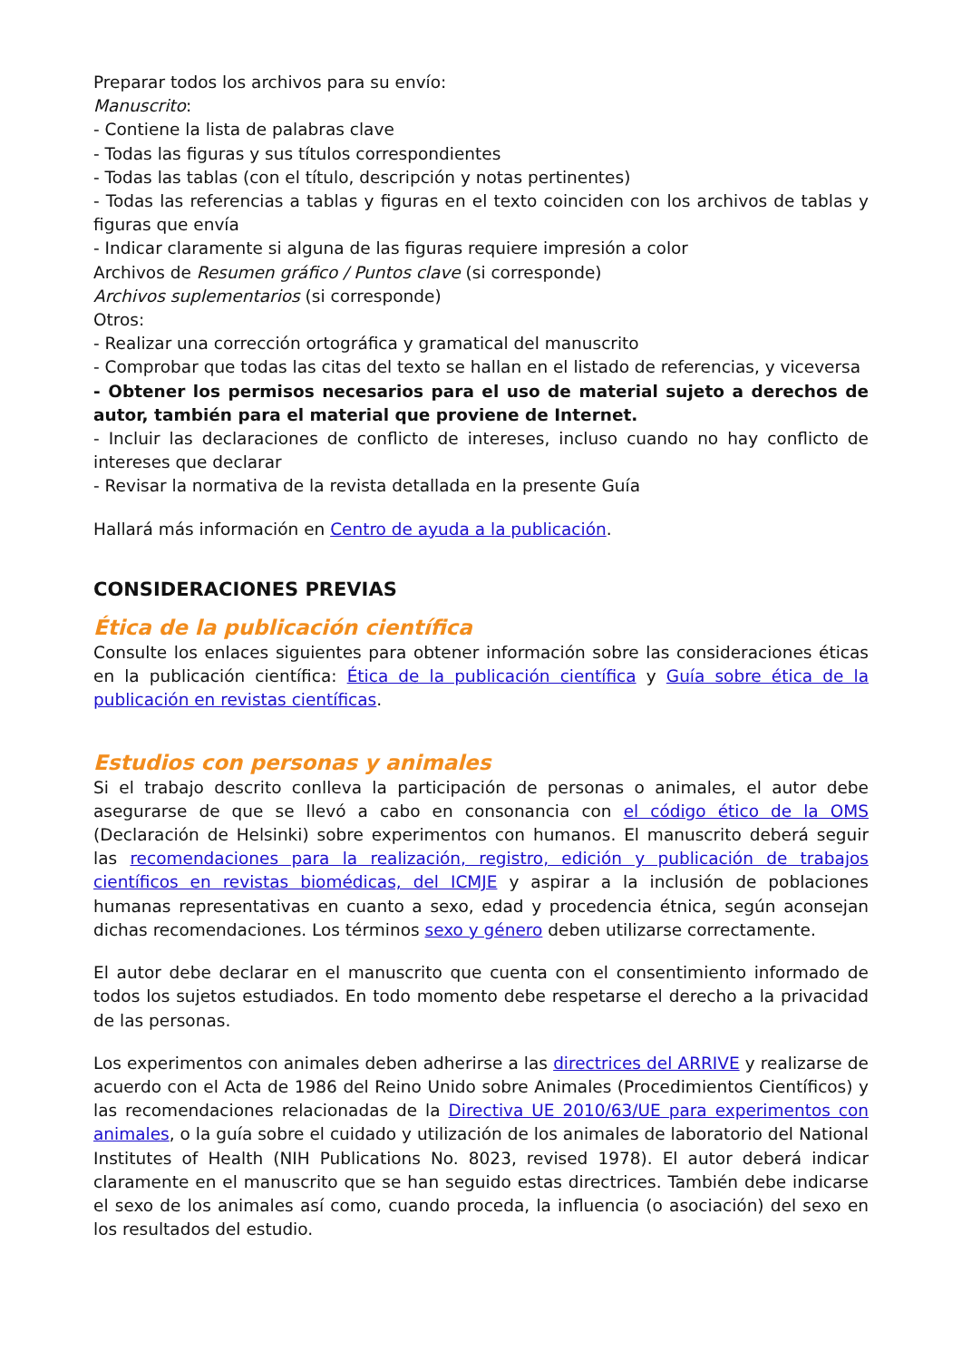Preparar todos los archivos para su envío:
Manuscrito:
- Contiene la lista de palabras clave
- Todas las figuras y sus títulos correspondientes
- Todas las tablas (con el título, descripción y notas pertinentes)
- Todas las referencias a tablas y figuras en el texto coinciden con los archivos de tablas y figuras que envía
- Indicar claramente si alguna de las figuras requiere impresión a color
Archivos de Resumen gráfico / Puntos clave (si corresponde)
Archivos suplementarios (si corresponde)
Otros:
- Realizar una corrección ortográfica y gramatical del manuscrito
- Comprobar que todas las citas del texto se hallan en el listado de referencias, y viceversa
- Obtener los permisos necesarios para el uso de material sujeto a derechos de autor, también para el material que proviene de Internet.
- Incluir las declaraciones de conflicto de intereses, incluso cuando no hay conflicto de intereses que declarar
- Revisar la normativa de la revista detallada en la presente Guía
Hallará más información en Centro de ayuda a la publicación.
CONSIDERACIONES PREVIAS
Ética de la publicación científica
Consulte los enlaces siguientes para obtener información sobre las consideraciones éticas en la publicación científica: Ética de la publicación científica y Guía sobre ética de la publicación en revistas científicas.
Estudios con personas y animales
Si el trabajo descrito conlleva la participación de personas o animales, el autor debe asegurarse de que se llevó a cabo en consonancia con el código ético de la OMS (Declaración de Helsinki) sobre experimentos con humanos. El manuscrito deberá seguir las recomendaciones para la realización, registro, edición y publicación de trabajos científicos en revistas biomédicas, del ICMJE y aspirar a la inclusión de poblaciones humanas representativas en cuanto a sexo, edad y procedencia étnica, según aconsejan dichas recomendaciones. Los términos sexo y género deben utilizarse correctamente.
El autor debe declarar en el manuscrito que cuenta con el consentimiento informado de todos los sujetos estudiados. En todo momento debe respetarse el derecho a la privacidad de las personas.
Los experimentos con animales deben adherirse a las directrices del ARRIVE y realizarse de acuerdo con el Acta de 1986 del Reino Unido sobre Animales (Procedimientos Científicos) y las recomendaciones relacionadas de la Directiva UE 2010/63/UE para experimentos con animales, o la guía sobre el cuidado y utilización de los animales de laboratorio del National Institutes of Health (NIH Publications No. 8023, revised 1978). El autor deberá indicar claramente en el manuscrito que se han seguido estas directrices. También debe indicarse el sexo de los animales así como, cuando proceda, la influencia (o asociación) del sexo en los resultados del estudio.